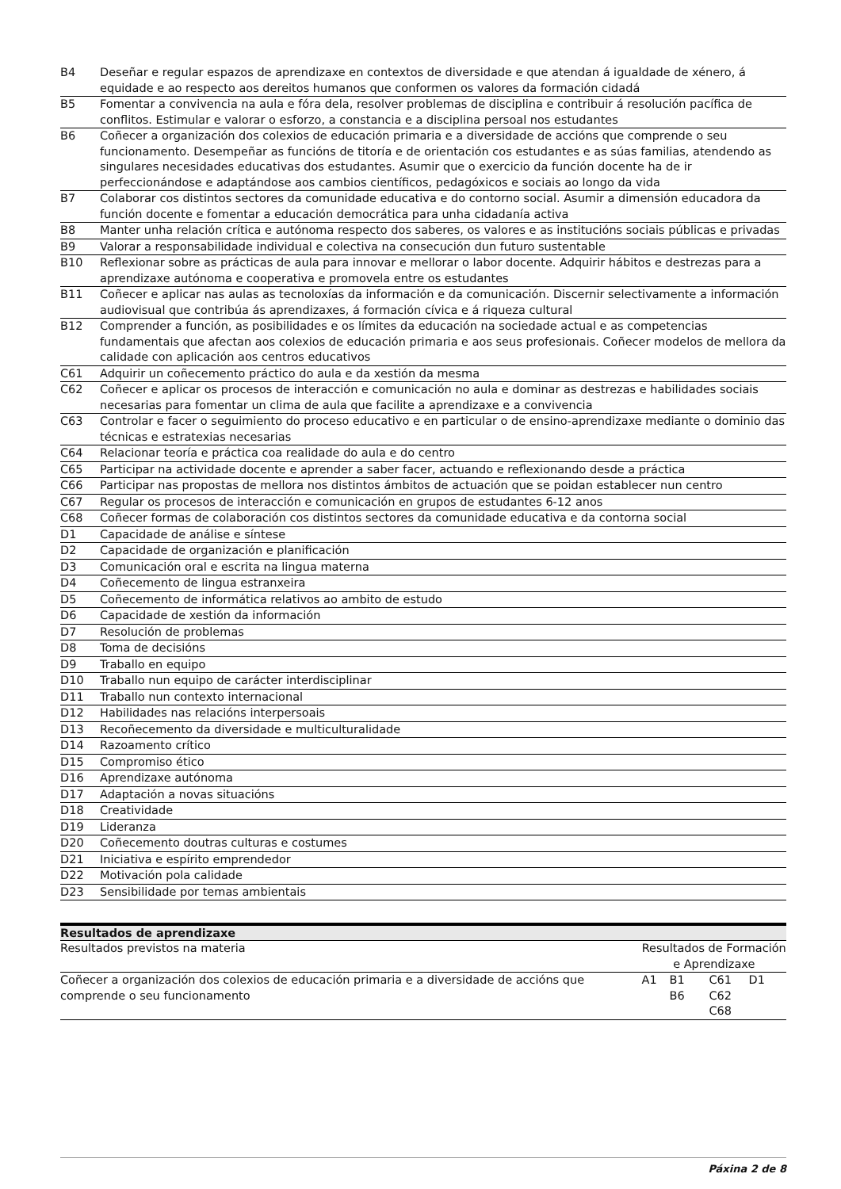| B4 | Deseñar e regular espazos de aprendizaxe en contextos de diversidade e que atendan á igualdade de xénero, á equidade e ao respecto aos dereitos humanos que conformen os valores da formación cidadá |
| B5 | Fomentar a convivencia na aula e fóra dela, resolver problemas de disciplina e contribuir á resolución pacífica de conflitos. Estimular e valorar o esforzo, a constancia e a disciplina persoal nos estudantes |
| B6 | Coñecer a organización dos colexios de educación primaria e a diversidade de accións que comprende o seu funcionamento. Desempeñar as funcións de titoría e de orientación cos estudantes e as súas familias, atendendo as singulares necesidades educativas dos estudantes. Asumir que o exercicio da función docente ha de ir perfeccionándose e adaptándose aos cambios científicos, pedagóxicos e sociais ao longo da vida |
| B7 | Colaborar cos distintos sectores da comunidade educativa e do contorno social. Asumir a dimensión educadora da función docente e fomentar a educación democrática para unha cidadanía activa |
| B8 | Manter unha relación crítica e autónoma respecto dos saberes, os valores e as institucións sociais públicas e privadas |
| B9 | Valorar a responsabilidade individual e colectiva na consecución dun futuro sustentable |
| B10 | Reflexionar sobre as prácticas de aula para innovar e mellorar o labor docente. Adquirir hábitos e destrezas para a aprendizaxe autónoma e cooperativa e promovela entre os estudantes |
| B11 | Coñecer e aplicar nas aulas as tecnoloxías da información e da comunicación. Discernir selectivamente a información audiovisual que contribúa ás aprendizaxes, á formación cívica e á riqueza cultural |
| B12 | Comprender a función, as posibilidades e os límites da educación na sociedade actual e as competencias fundamentais que afectan aos colexios de educación primaria e aos seus profesionais. Coñecer modelos de mellora da calidade con aplicación aos centros educativos |
| C61 | Adquirir un coñecemento práctico do aula e da xestión da mesma |
| C62 | Coñecer e aplicar os procesos de interacción e comunicación no aula e dominar as destrezas e habilidades sociais necesarias para fomentar un clima de aula que facilite a aprendizaxe e a convivencia |
| C63 | Controlar e facer o seguimiento do proceso educativo e en particular o de ensino-aprendizaxe mediante o dominio das técnicas e estratexias necesarias |
| C64 | Relacionar teoría e práctica coa realidade do aula e do centro |
| C65 | Participar na actividade docente e aprender a saber facer, actuando e reflexionando desde a práctica |
| C66 | Participar nas propostas de mellora nos distintos ámbitos de actuación que se poidan establecer nun centro |
| C67 | Regular os procesos de interacción e comunicación en grupos de estudantes 6-12 anos |
| C68 | Coñecer formas de colaboración cos distintos sectores da comunidade educativa e da contorna social |
| D1 | Capacidade de análise e síntese |
| D2 | Capacidade de organización e planificación |
| D3 | Comunicación oral e escrita na lingua materna |
| D4 | Coñecemento de lingua estranxeira |
| D5 | Coñecemento de informática relativos ao ambito de estudo |
| D6 | Capacidade de xestión da información |
| D7 | Resolución de problemas |
| D8 | Toma de decisións |
| D9 | Traballo en equipo |
| D10 | Traballo nun equipo de carácter interdisciplinar |
| D11 | Traballo nun contexto internacional |
| D12 | Habilidades nas relacións interpersoais |
| D13 | Recoñecemento da diversidade e multiculturalidade |
| D14 | Razoamento crítico |
| D15 | Compromiso ético |
| D16 | Aprendizaxe autónoma |
| D17 | Adaptación a novas situacións |
| D18 | Creatividade |
| D19 | Lideranza |
| D20 | Coñecemento doutras culturas e costumes |
| D21 | Iniciativa e espírito emprendedor |
| D22 | Motivación pola calidade |
| D23 | Sensibilidade por temas ambientais |
Resultados de aprendizaxe
| Resultados previstos na materia | Resultados de Formación e Aprendizaxe | | | |
| Coñecer a organización dos colexios de educación primaria e a diversidade de accións que comprende o seu funcionamento | A1 | B1 B6 | C61 C62 C68 | D1 |
Páxina 2 de 8